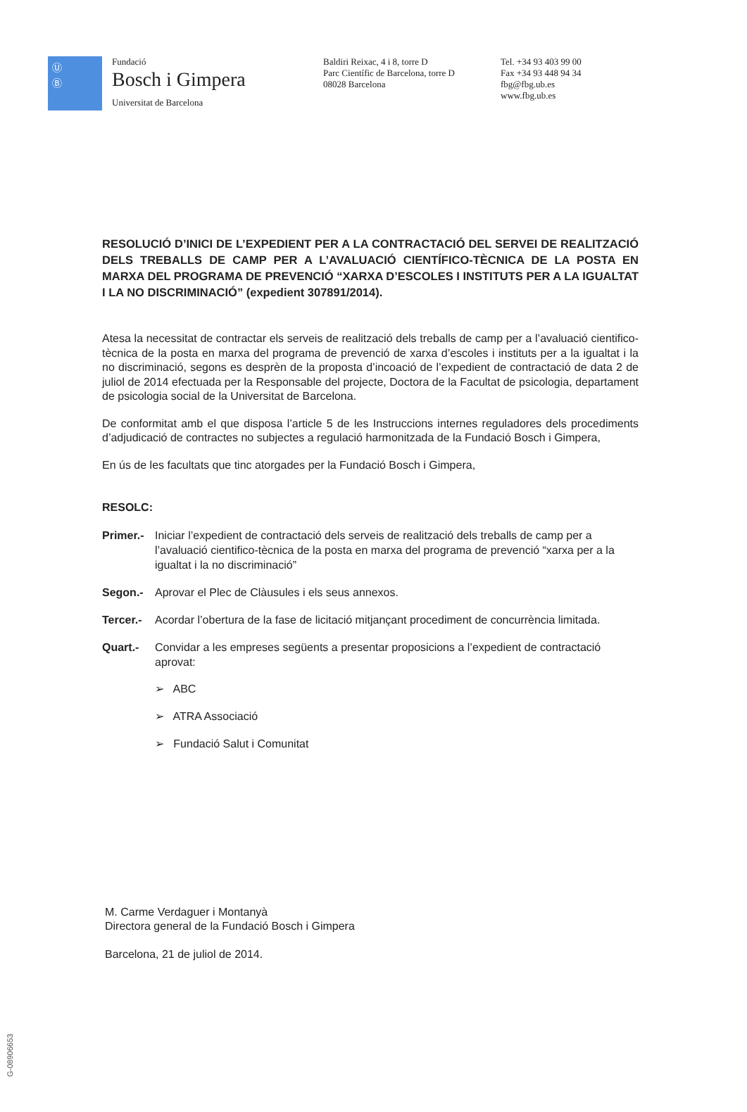Ⓤ
Ⓑ
Fundació
Bosch i Gimpera
Universitat de Barcelona
Baldiri Reixac, 4 i 8, torre D
Parc Científic de Barcelona, torre D
08028 Barcelona
Tel. +34 93 403 99 00
Fax +34 93 448 94 34
fbg@fbg.ub.es
www.fbg.ub.es
RESOLUCIÓ D’INICI DE L’EXPEDIENT PER A LA CONTRACTACIÓ DEL SERVEI DE REALITZACIÓ DELS TREBALLS DE CAMP PER A L’AVALUACIÓ CIENTÍFICO-TÈCNICA DE LA POSTA EN MARXA DEL PROGRAMA DE PREVENCIÓ “XARXA D’ESCOLES I INSTITUTS PER A LA IGUALTAT I LA NO DISCRIMINACIÓ” (expedient 307891/2014).
Atesa la necessitat de contractar els serveis de realització dels treballs de camp per a l’avaluació cientifico-tècnica de la posta en marxa del programa de prevenció de xarxa d’escoles i instituts per a la igualtat i la no discriminació, segons es desprèn de la proposta d’incoació de l’expedient de contractació de data 2 de juliol de 2014 efectuada per la Responsable del projecte, Doctora de la Facultat de psicologia, departament de psicologia social de la Universitat de Barcelona.
De conformitat amb el que disposa l’article 5 de les Instruccions internes reguladores dels procediments d’adjudicació de contractes no subjectes a regulació harmonitzada de la Fundació Bosch i Gimpera,
En ús de les facultats que tinc atorgades per la Fundació Bosch i Gimpera,
RESOLC:
Primer.- Iniciar l’expedient de contractació dels serveis de realització dels treballs de camp per a l’avaluació cientifico-tècnica de la posta en marxa del programa de prevenció “xarxa per a la igualtat i la no discriminació”
Segon.- Aprovar el Plec de Clàusules i els seus annexos.
Tercer.- Acordar l’obertura de la fase de licitació mitjançant procediment de concurrència limitada.
Quart.- Convidar a les empreses següents a presentar proposicions a l’expedient de contractació aprovat:
➢ ABC
➢ ATRA Associació
➢ Fundació Salut i Comunitat
M. Carme Verdaguer i Montanyà
Directora general de la Fundació Bosch i Gimpera
Barcelona, 21 de juliol de 2014.
G-08906653